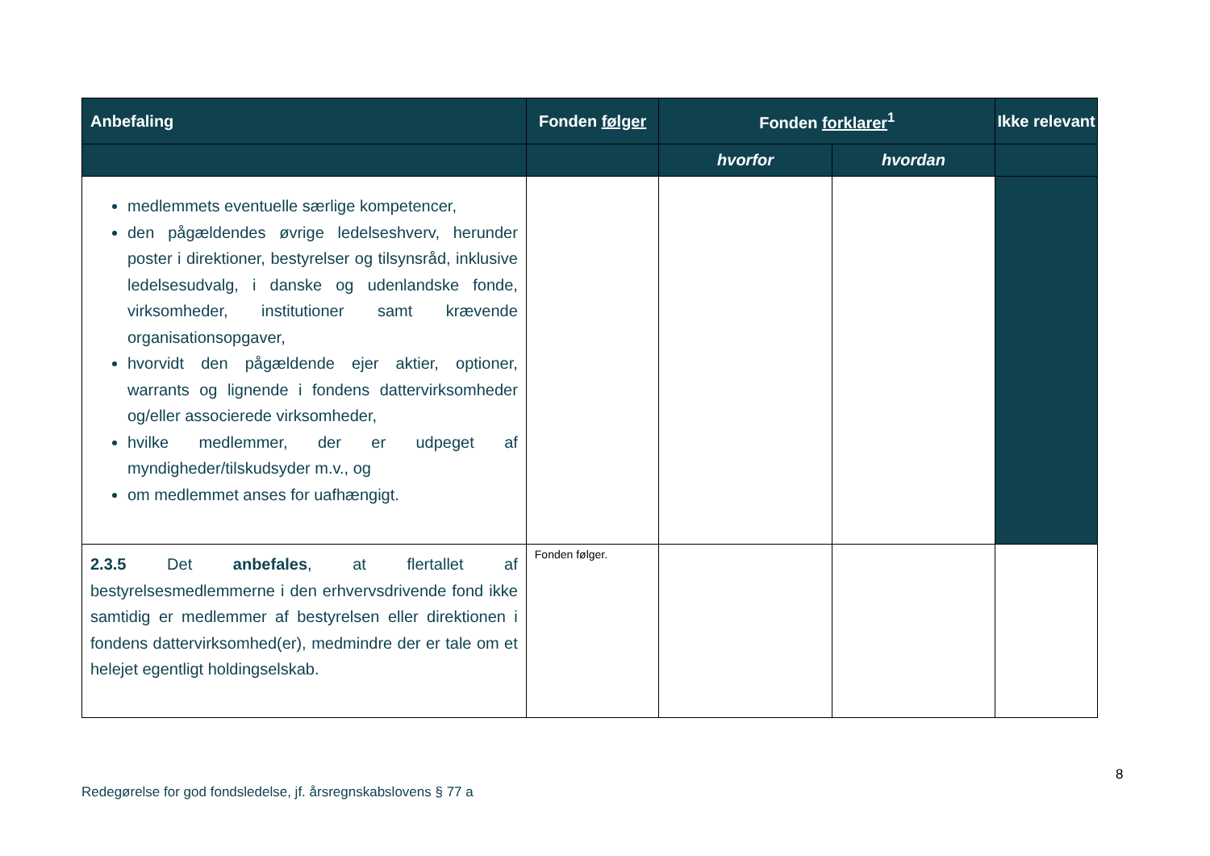| Anbefaling | Fonden følger | Fonden forklarer<sup>1</sup> | | Ikke relevant |
| --- | --- | --- | --- | --- |
| | | hvorfor | hvordan | |
| medlemmets eventuelle særlige kompetencer, den pågældendes øvrige ledelseshverv, herunder poster i direktioner, bestyrelser og tilsynsråd, inklusive ledelsesudvalg, i danske og udenlandske fonde, virksomheder, institutioner samt krævende organisationsopgaver, hvorvidt den pågældende ejer aktier, optioner, warrants og lignende i fondens dattervirksomheder og/eller associerede virksomheder, hvilke medlemmer, der er udpeget af myndigheder/tilskudsyder m.v., og om medlemmet anses for uafhængigt. | | | | |
| 2.3.5 Det anbefales , at flertallet af bestyrelsesmedlemmerne i den erhvervsdrivende fond ikke samtidig er medlemmer af bestyrelsen eller direktionen i fondens dattervirksomhed(er), medmindre der er tale om et helejet egentligt holdingselskab. | Fonden følger. | | | |
8
Redegørelse for god fondsledelse, jf. årsregnskabslovens § 77 a